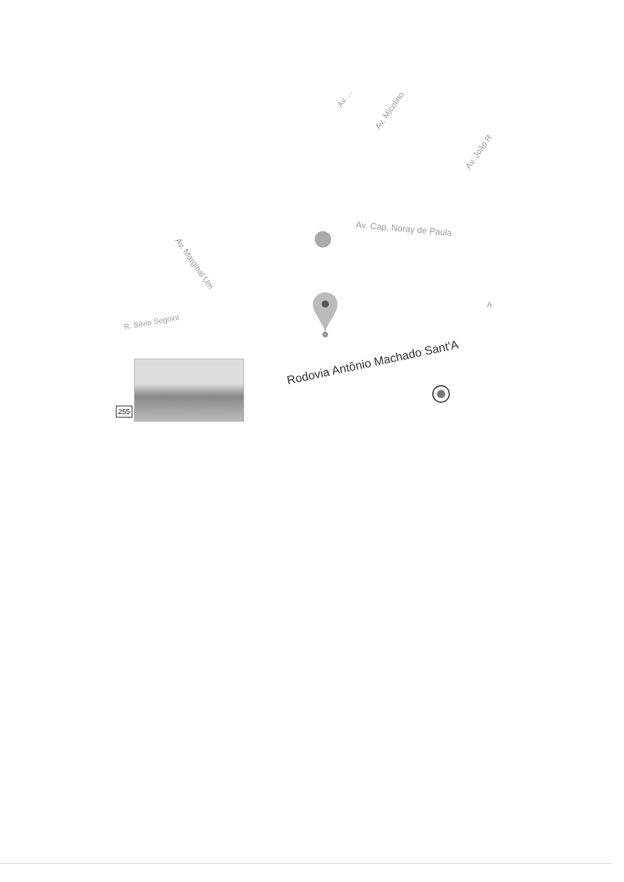Av. ...
Av. Micolino
Av. João R
Av. Cap. Noray de Paula
Av. Marginal Um
R. Silvio Segnini
A
Rodovia Antônio Machado Sant'A
255